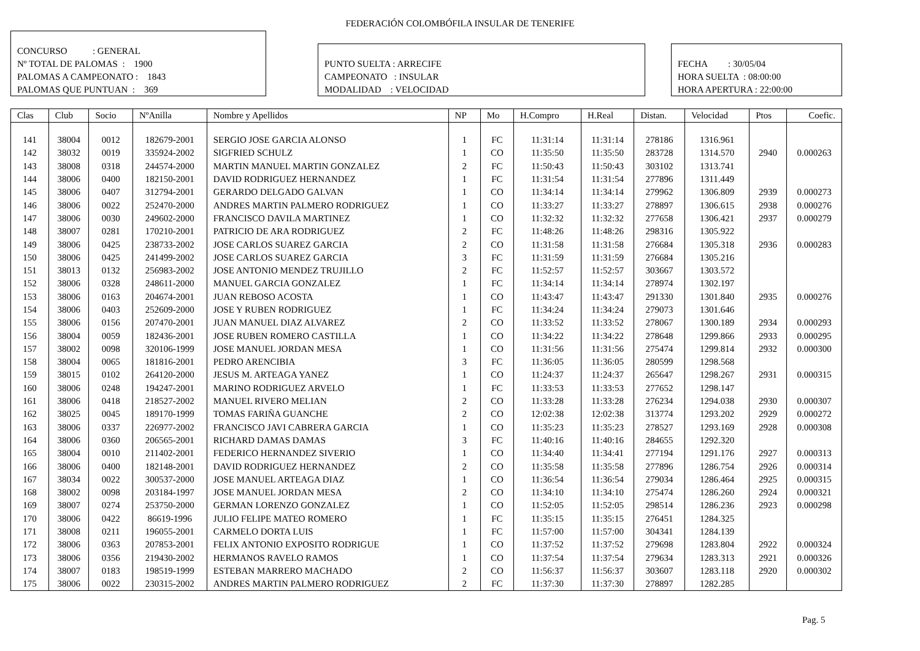FEDERACIÓN COLOMBÓFILA INSULAR DE TENERIFE
CONCURSO : GENERAL
Nº TOTAL DE PALOMAS : 1900
PALOMAS A CAMPEONATO : 1843
PALOMAS QUE PUNTUAN : 369
PUNTO SUELTA : ARRECIFE
CAMPEONATO : INSULAR
MODALIDAD : VELOCIDAD
FECHA : 30/05/04
HORA SUELTA : 08:00:00
HORA APERTURA : 22:00:00
| Clas | Club | Socio | NºAnilla | Nombre y Apellidos | NP | Mo | H.Compro | H.Real | Distan. | Velocidad | Ptos | Coefic. |
| --- | --- | --- | --- | --- | --- | --- | --- | --- | --- | --- | --- | --- |
| 141 | 38004 | 0012 | 182679-2001 | SERGIO JOSE GARCIA ALONSO | 1 | FC | 11:31:14 | 11:31:14 | 278186 | 1316.961 | | |
| 142 | 38032 | 0019 | 335924-2002 | SIGFRIED SCHULZ | 1 | CO | 11:35:50 | 11:35:50 | 283728 | 1314.570 | 2940 | 0.000263 |
| 143 | 38008 | 0318 | 244574-2000 | MARTIN MANUEL MARTIN GONZALEZ | 2 | FC | 11:50:43 | 11:50:43 | 303102 | 1313.741 | | |
| 144 | 38006 | 0400 | 182150-2001 | DAVID RODRIGUEZ HERNANDEZ | 1 | FC | 11:31:54 | 11:31:54 | 277896 | 1311.449 | | |
| 145 | 38006 | 0407 | 312794-2001 | GERARDO DELGADO GALVAN | 1 | CO | 11:34:14 | 11:34:14 | 279962 | 1306.809 | 2939 | 0.000273 |
| 146 | 38006 | 0022 | 252470-2000 | ANDRES MARTIN PALMERO RODRIGUEZ | 1 | CO | 11:33:27 | 11:33:27 | 278897 | 1306.615 | 2938 | 0.000276 |
| 147 | 38006 | 0030 | 249602-2000 | FRANCISCO DAVILA MARTINEZ | 1 | CO | 11:32:32 | 11:32:32 | 277658 | 1306.421 | 2937 | 0.000279 |
| 148 | 38007 | 0281 | 170210-2001 | PATRICIO DE ARA RODRIGUEZ | 2 | FC | 11:48:26 | 11:48:26 | 298316 | 1305.922 | | |
| 149 | 38006 | 0425 | 238733-2002 | JOSE CARLOS SUAREZ GARCIA | 2 | CO | 11:31:58 | 11:31:58 | 276684 | 1305.318 | 2936 | 0.000283 |
| 150 | 38006 | 0425 | 241499-2002 | JOSE CARLOS SUAREZ GARCIA | 3 | FC | 11:31:59 | 11:31:59 | 276684 | 1305.216 | | |
| 151 | 38013 | 0132 | 256983-2002 | JOSE ANTONIO MENDEZ TRUJILLO | 2 | FC | 11:52:57 | 11:52:57 | 303667 | 1303.572 | | |
| 152 | 38006 | 0328 | 248611-2000 | MANUEL GARCIA GONZALEZ | 1 | FC | 11:34:14 | 11:34:14 | 278974 | 1302.197 | | |
| 153 | 38006 | 0163 | 204674-2001 | JUAN REBOSO ACOSTA | 1 | CO | 11:43:47 | 11:43:47 | 291330 | 1301.840 | 2935 | 0.000276 |
| 154 | 38006 | 0403 | 252609-2000 | JOSE Y RUBEN RODRIGUEZ | 1 | FC | 11:34:24 | 11:34:24 | 279073 | 1301.646 | | |
| 155 | 38006 | 0156 | 207470-2001 | JUAN MANUEL DIAZ ALVAREZ | 2 | CO | 11:33:52 | 11:33:52 | 278067 | 1300.189 | 2934 | 0.000293 |
| 156 | 38004 | 0059 | 182436-2001 | JOSE RUBEN ROMERO CASTILLA | 1 | CO | 11:34:22 | 11:34:22 | 278648 | 1299.866 | 2933 | 0.000295 |
| 157 | 38002 | 0098 | 320106-1999 | JOSE MANUEL JORDAN MESA | 1 | CO | 11:31:56 | 11:31:56 | 275474 | 1299.814 | 2932 | 0.000300 |
| 158 | 38004 | 0065 | 181816-2001 | PEDRO ARENCIBIA | 3 | FC | 11:36:05 | 11:36:05 | 280599 | 1298.568 | | |
| 159 | 38015 | 0102 | 264120-2000 | JESUS M. ARTEAGA YANEZ | 1 | CO | 11:24:37 | 11:24:37 | 265647 | 1298.267 | 2931 | 0.000315 |
| 160 | 38006 | 0248 | 194247-2001 | MARINO RODRIGUEZ ARVELO | 1 | FC | 11:33:53 | 11:33:53 | 277652 | 1298.147 | | |
| 161 | 38006 | 0418 | 218527-2002 | MANUEL RIVERO MELIAN | 2 | CO | 11:33:28 | 11:33:28 | 276234 | 1294.038 | 2930 | 0.000307 |
| 162 | 38025 | 0045 | 189170-1999 | TOMAS FARIÑA GUANCHE | 2 | CO | 12:02:38 | 12:02:38 | 313774 | 1293.202 | 2929 | 0.000272 |
| 163 | 38006 | 0337 | 226977-2002 | FRANCISCO JAVI CABRERA GARCIA | 1 | CO | 11:35:23 | 11:35:23 | 278527 | 1293.169 | 2928 | 0.000308 |
| 164 | 38006 | 0360 | 206565-2001 | RICHARD DAMAS DAMAS | 3 | FC | 11:40:16 | 11:40:16 | 284655 | 1292.320 | | |
| 165 | 38004 | 0010 | 211402-2001 | FEDERICO HERNANDEZ SIVERIO | 1 | CO | 11:34:40 | 11:34:41 | 277194 | 1291.176 | 2927 | 0.000313 |
| 166 | 38006 | 0400 | 182148-2001 | DAVID RODRIGUEZ HERNANDEZ | 2 | CO | 11:35:58 | 11:35:58 | 277896 | 1286.754 | 2926 | 0.000314 |
| 167 | 38034 | 0022 | 300537-2000 | JOSE MANUEL ARTEAGA DIAZ | 1 | CO | 11:36:54 | 11:36:54 | 279034 | 1286.464 | 2925 | 0.000315 |
| 168 | 38002 | 0098 | 203184-1997 | JOSE MANUEL JORDAN MESA | 2 | CO | 11:34:10 | 11:34:10 | 275474 | 1286.260 | 2924 | 0.000321 |
| 169 | 38007 | 0274 | 253750-2000 | GERMAN LORENZO GONZALEZ | 1 | CO | 11:52:05 | 11:52:05 | 298514 | 1286.236 | 2923 | 0.000298 |
| 170 | 38006 | 0422 | 86619-1996 | JULIO FELIPE MATEO ROMERO | 1 | FC | 11:35:15 | 11:35:15 | 276451 | 1284.325 | | |
| 171 | 38008 | 0211 | 196055-2001 | CARMELO DORTA LUIS | 1 | FC | 11:57:00 | 11:57:00 | 304341 | 1284.139 | | |
| 172 | 38006 | 0363 | 207853-2001 | FELIX ANTONIO EXPOSITO RODRIGUE | 1 | CO | 11:37:52 | 11:37:52 | 279698 | 1283.804 | 2922 | 0.000324 |
| 173 | 38006 | 0356 | 219430-2002 | HERMANOS RAVELO RAMOS | 1 | CO | 11:37:54 | 11:37:54 | 279634 | 1283.313 | 2921 | 0.000326 |
| 174 | 38007 | 0183 | 198519-1999 | ESTEBAN MARRERO MACHADO | 2 | CO | 11:56:37 | 11:56:37 | 303607 | 1283.118 | 2920 | 0.000302 |
| 175 | 38006 | 0022 | 230315-2002 | ANDRES MARTIN PALMERO RODRIGUEZ | 2 | FC | 11:37:30 | 11:37:30 | 278897 | 1282.285 | | |
Pag. 5